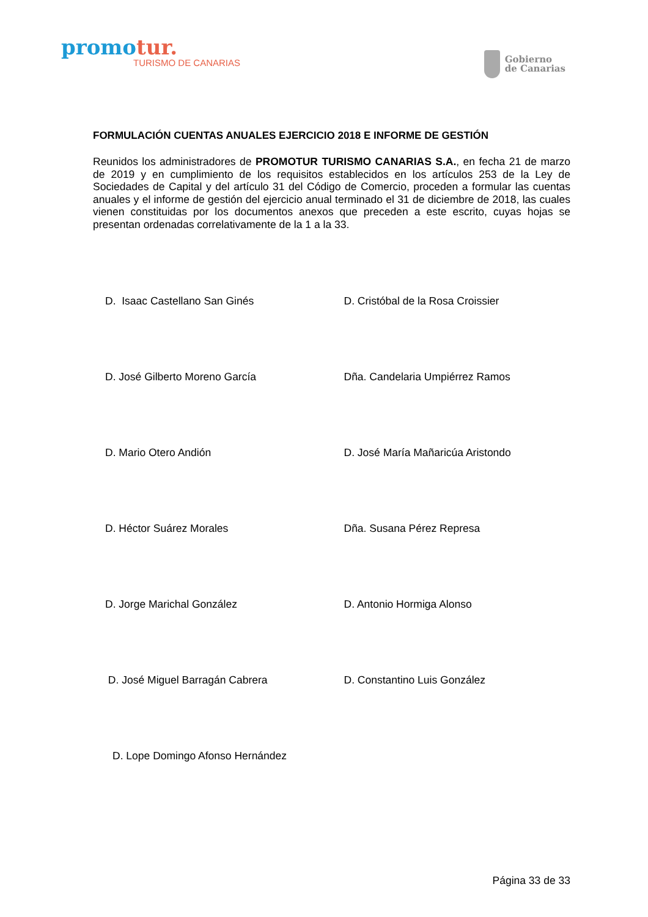promotur.
TURISMO DE CANARIAS
Gobierno
de Canarias
FORMULACIÓN CUENTAS ANUALES EJERCICIO 2018 E INFORME DE GESTIÓN
Reunidos los administradores de PROMOTUR TURISMO CANARIAS S.A., en fecha 21 de marzo de 2019 y en cumplimiento de los requisitos establecidos en los artículos 253 de la Ley de Sociedades de Capital y del artículo 31 del Código de Comercio, proceden a formular las cuentas anuales y el informe de gestión del ejercicio anual terminado el 31 de diciembre de 2018, las cuales vienen constituidas por los documentos anexos que preceden a este escrito, cuyas hojas se presentan ordenadas correlativamente de la 1 a la 33.
D. Isaac Castellano San Ginés D. Cristóbal de la Rosa Croissier
D. José Gilberto Moreno García Dña. Candelaria Umpiérrez Ramos
D. Mario Otero Andión D. José María Mañaricúa Aristondo
D. Héctor Suárez Morales Dña. Susana Pérez Represa
D. Jorge Marichal González D. Antonio Hormiga Alonso
D. José Miguel Barragán Cabrera D. Constantino Luis González
D. Lope Domingo Afonso Hernández
Página 33 de 33